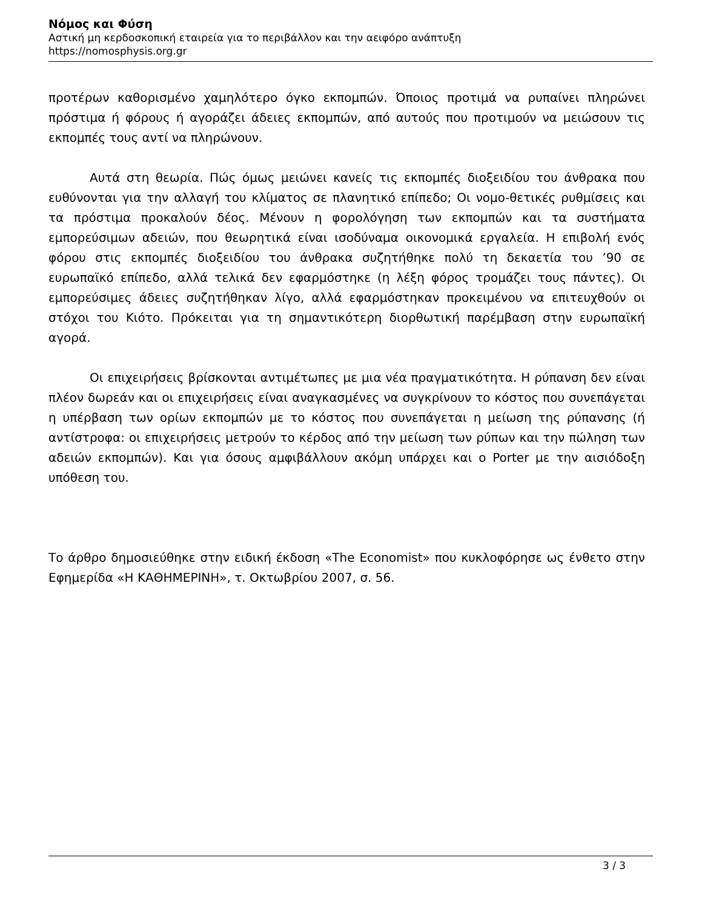Νόμος και Φύση
Αστική μη κερδοσκοπική εταιρεία για το περιβάλλον και την αειφόρο ανάπτυξη
https://nomosphysis.org.gr
προτέρων καθορισμένο χαμηλότερο όγκο εκπομπών. Όποιος προτιμά να ρυπαίνει πληρώνει πρόστιμα ή φόρους ή αγοράζει άδειες εκπομπών, από αυτούς που προτιμούν να μειώσουν τις εκπομπές τους αντί να πληρώνουν.
Αυτά στη θεωρία. Πώς όμως μειώνει κανείς τις εκπομπές διοξειδίου του άνθρακα που ευθύνονται για την αλλαγή του κλίματος σε πλανητικό επίπεδο; Οι νομο-θετικές ρυθμίσεις και τα πρόστιμα προκαλούν δέος. Μένουν η φορολόγηση των εκπομπών και τα συστήματα εμπορεύσιμων αδειών, που θεωρητικά είναι ισοδύναμα οικονομικά εργαλεία. Η επιβολή ενός φόρου στις εκπομπές διοξειδίου του άνθρακα συζητήθηκε πολύ τη δεκαετία του ’90 σε ευρωπαϊκό επίπεδο, αλλά τελικά δεν εφαρμόστηκε (η λέξη φόρος τρομάζει τους πάντες). Οι εμπορεύσιμες άδειες συζητήθηκαν λίγο, αλλά εφαρμόστηκαν προκειμένου να επιτευχθούν οι στόχοι του Κιότο. Πρόκειται για τη σημαντικότερη διορθωτική παρέμβαση στην ευρωπαϊκή αγορά.
Οι επιχειρήσεις βρίσκονται αντιμέτωπες με μια νέα πραγματικότητα. Η ρύπανση δεν είναι πλέον δωρεάν και οι επιχειρήσεις είναι αναγκασμένες να συγκρίνουν το κόστος που συνεπάγεται η υπέρβαση των ορίων εκπομπών με το κόστος που συνεπάγεται η μείωση της ρύπανσης (ή αντίστροφα: οι επιχειρήσεις μετρούν το κέρδος από την μείωση των ρύπων και την πώληση των αδειών εκπομπών). Και για όσους αμφιβάλλουν ακόμη υπάρχει και ο Porter με την αισιόδοξη υπόθεση του.
Το άρθρο δημοσιεύθηκε στην ειδική έκδοση «The Economist» που κυκλοφόρησε ως ένθετο στην Εφημερίδα «Η ΚΑΘΗΜΕΡΙΝΗ», τ. Οκτωβρίου 2007, σ. 56.
3 / 3